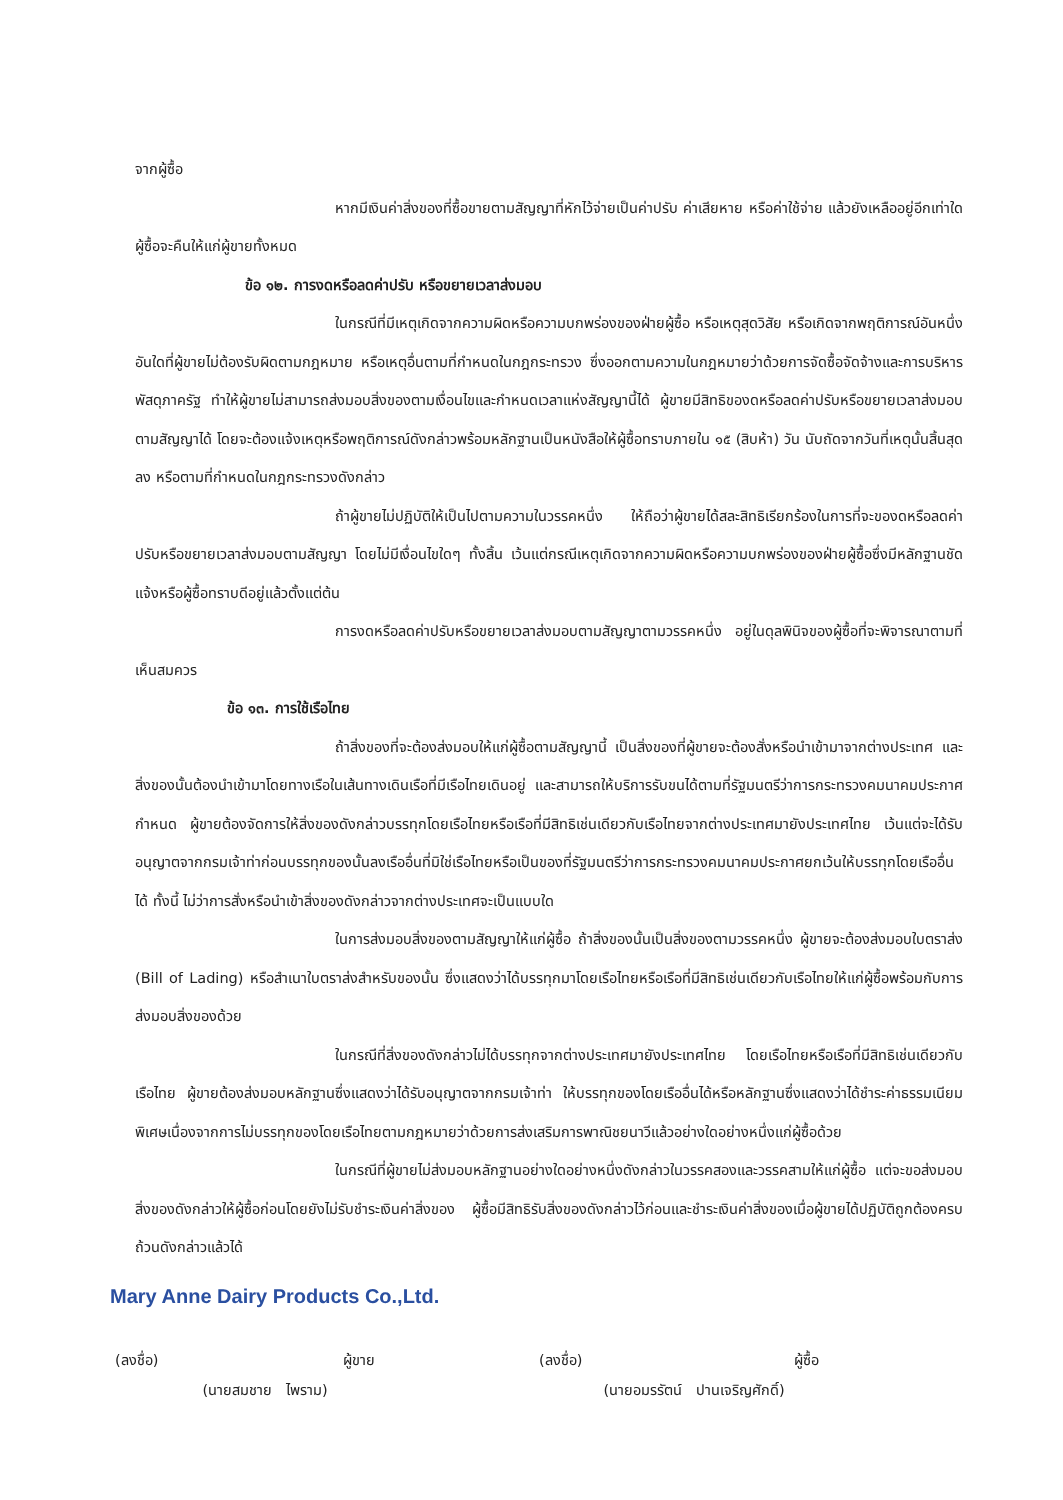จากผู้ซื้อ
หากมีเงินค่าสิ่งของที่ซื้อขายตามสัญญาที่หักไว้จ่ายเป็นค่าปรับ ค่าเสียหาย หรือค่าใช้จ่าย แล้วยังเหลืออยู่อีกเท่าใด ผู้ซื้อจะคืนให้แก่ผู้ขายทั้งหมด
ข้อ ๑๒. การงดหรือลดค่าปรับ หรือขยายเวลาส่งมอบ
ในกรณีที่มีเหตุเกิดจากความผิดหรือความบกพร่องของฝ่ายผู้ซื้อ หรือเหตุสุดวิสัย หรือเกิดจากพฤติการณ์อันหนึ่งอันใดที่ผู้ขายไม่ต้องรับผิดตามกฎหมาย หรือเหตุอื่นตามที่กำหนดในกฎกระทรวง ซึ่งออกตามความในกฎหมายว่าด้วยการจัดซื้อจัดจ้างและการบริหารพัสดุภาครัฐ ทำให้ผู้ขายไม่สามารถส่งมอบสิ่งของตามเงื่อนไขและกำหนดเวลาแห่งสัญญานี้ได้ ผู้ขายมีสิทธิของดหรือลดค่าปรับหรือขยายเวลาส่งมอบตามสัญญาได้ โดยจะต้องแจ้งเหตุหรือพฤติการณ์ดังกล่าวพร้อมหลักฐานเป็นหนังสือให้ผู้ซื้อทราบภายใน ๑๕ (สิบห้า) วัน นับถัดจากวันที่เหตุนั้นสิ้นสุดลง หรือตามที่กำหนดในกฎกระทรวงดังกล่าว
ถ้าผู้ขายไม่ปฏิบัติให้เป็นไปตามความในวรรคหนึ่ง ให้ถือว่าผู้ขายได้สละสิทธิเรียกร้องในการที่จะของดหรือลดค่าปรับหรือขยายเวลาส่งมอบตามสัญญา โดยไม่มีเงื่อนไขใดๆ ทั้งสิ้น เว้นแต่กรณีเหตุเกิดจากความผิดหรือความบกพร่องของฝ่ายผู้ซื้อซึ่งมีหลักฐานชัดแจ้งหรือผู้ซื้อทราบดีอยู่แล้วตั้งแต่ต้น
การงดหรือลดค่าปรับหรือขยายเวลาส่งมอบตามสัญญาตามวรรคหนึ่ง อยู่ในดุลพินิจของผู้ซื้อที่จะพิจารณาตามที่เห็นสมควร
ข้อ ๑๓. การใช้เรือไทย
ถ้าสิ่งของที่จะต้องส่งมอบให้แก่ผู้ซื้อตามสัญญานี้ เป็นสิ่งของที่ผู้ขายจะต้องสั่งหรือนำเข้ามาจากต่างประเทศ และสิ่งของนั้นต้องนำเข้ามาโดยทางเรือในเส้นทางเดินเรือที่มีเรือไทยเดินอยู่ และสามารถให้บริการรับขนได้ตามที่รัฐมนตรีว่าการกระทรวงคมนาคมประกาศกำหนด ผู้ขายต้องจัดการให้สิ่งของดังกล่าวบรรทุกโดยเรือไทยหรือเรือที่มีสิทธิเช่นเดียวกับเรือไทยจากต่างประเทศมายังประเทศไทย เว้นแต่จะได้รับอนุญาตจากกรมเจ้าท่าก่อนบรรทุกของนั้นลงเรืออื่นที่มิใช่เรือไทยหรือเป็นของที่รัฐมนตรีว่าการกระทรวงคมนาคมประกาศยกเว้นให้บรรทุกโดยเรืออื่นได้ ทั้งนี้ ไม่ว่าการสั่งหรือนำเข้าสิ่งของดังกล่าวจากต่างประเทศจะเป็นแบบใด
ในการส่งมอบสิ่งของตามสัญญาให้แก่ผู้ซื้อ ถ้าสิ่งของนั้นเป็นสิ่งของตามวรรคหนึ่ง ผู้ขายจะต้องส่งมอบใบตราส่ง (Bill of Lading) หรือสำเนาใบตราส่งสำหรับของนั้น ซึ่งแสดงว่าได้บรรทุกมาโดยเรือไทยหรือเรือที่มีสิทธิเช่นเดียวกับเรือไทยให้แก่ผู้ซื้อพร้อมกับการส่งมอบสิ่งของด้วย
ในกรณีที่สิ่งของดังกล่าวไม่ได้บรรทุกจากต่างประเทศมายังประเทศไทย โดยเรือไทยหรือเรือที่มีสิทธิเช่นเดียวกับเรือไทย ผู้ขายต้องส่งมอบหลักฐานซึ่งแสดงว่าได้รับอนุญาตจากกรมเจ้าท่า ให้บรรทุกของโดยเรืออื่นได้หรือหลักฐานซึ่งแสดงว่าได้ชำระค่าธรรมเนียมพิเศษเนื่องจากการไม่บรรทุกของโดยเรือไทยตามกฎหมายว่าด้วยการส่งเสริมการพาณิชยนาวีแล้วอย่างใดอย่างหนึ่งแก่ผู้ซื้อด้วย
ในกรณีที่ผู้ขายไม่ส่งมอบหลักฐานอย่างใดอย่างหนึ่งดังกล่าวในวรรคสองและวรรคสามให้แก่ผู้ซื้อ แต่จะขอส่งมอบสิ่งของดังกล่าวให้ผู้ซื้อก่อนโดยยังไม่รับชำระเงินค่าสิ่งของ ผู้ซื้อมีสิทธิรับสิ่งของดังกล่าวไว้ก่อนและชำระเงินค่าสิ่งของเมื่อผู้ขายได้ปฏิบัติถูกต้องครบถ้วนดังกล่าวแล้วได้
Mary Anne Dairy Products Co.,Ltd.
(ลงชื่อ) ผู้ขาย
(นายสมชาย ไพราม)
(ลงชื่อ) ผู้ซื้อ
(นายอมรรัตน์ ปานเจริญศักดิ์)